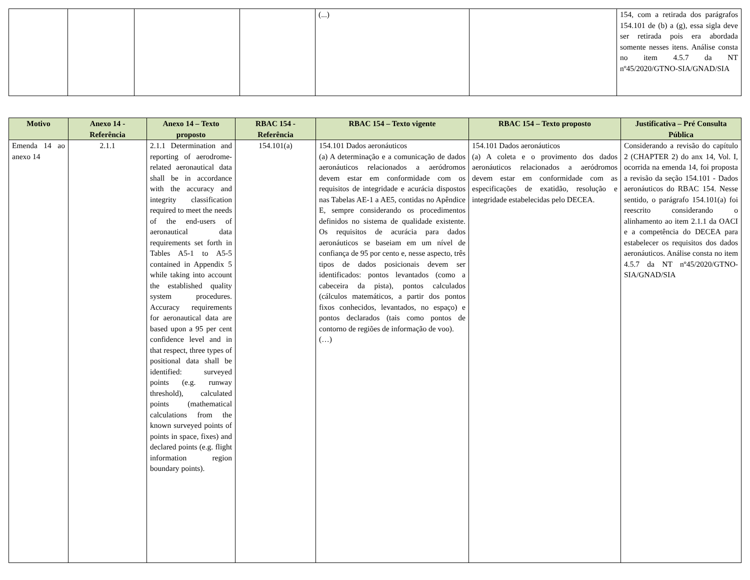| | | | | (...) | | 154, com a retirada dos parágrafos 154.101 de (b) a (g), essa sigla deve ser retirada pois era abordada somente nesses itens. Análise consta no item 4.5.7 da NT nº45/2020/GTNO-SIA/GNAD/SIA |
| Motivo | Anexo 14 - Referência | Anexo 14 – Texto proposto | RBAC 154 - Referência | RBAC 154 – Texto vigente | RBAC 154 – Texto proposto | Justificativa – Pré Consulta Pública |
| --- | --- | --- | --- | --- | --- | --- |
| Emenda 14 ao anexo 14 | 2.1.1 | 2.1.1 Determination and reporting of aerodrome-related aeronautical data shall be in accordance with the accuracy and integrity classification required to meet the needs of the end-users of aeronautical data requirements set forth in Tables A5-1 to A5-5 contained in Appendix 5 while taking into account the established quality system procedures. Accuracy requirements for aeronautical data are based upon a 95 per cent confidence level and in that respect, three types of positional data shall be identified: surveyed points (e.g. runway threshold), calculated points (mathematical calculations from the known surveyed points of points in space, fixes) and declared points (e.g. flight information region boundary points). | 154.101(a) | 154.101 Dados aeronáuticos (a) A determinação e a comunicação de dados aeronáuticos relacionados a aeródromos devem estar em conformidade com os requisitos de integridade e acurácia dispostos nas Tabelas AE-1 a AE5, contidas no Apêndice E, sempre considerando os procedimentos definidos no sistema de qualidade existente. Os requisitos de acurácia para dados aeronáuticos se baseiam em um nível de confiança de 95 por cento e, nesse aspecto, três tipos de dados posicionais devem ser identificados: pontos levantados (como a cabeceira da pista), pontos calculados (cálculos matemáticos, a partir dos pontos fixos conhecidos, levantados, no espaço) e pontos declarados (tais como pontos de contorno de regiões de informação de voo). (…) | 154.101 Dados aeronáuticos (a) A coleta e o provimento dos dados aeronáuticos relacionados a aeródromos devem estar em conformidade com as especificações de exatidão, resolução e integridade estabelecidas pelo DECEA. | Considerando a revisão do capítulo 2 (CHAPTER 2) do anx 14, Vol. I, ocorrida na emenda 14, foi proposta a revisão da seção 154.101 - Dados aeronáuticos do RBAC 154. Nesse sentido, o parágrafo 154.101(a) foi reescrito considerando o alinhamento ao item 2.1.1 da OACI e a competência do DECEA para estabelecer os requisitos dos dados aeronáuticos. Análise consta no item 4.5.7 da NT nº45/2020/GTNO-SIA/GNAD/SIA |